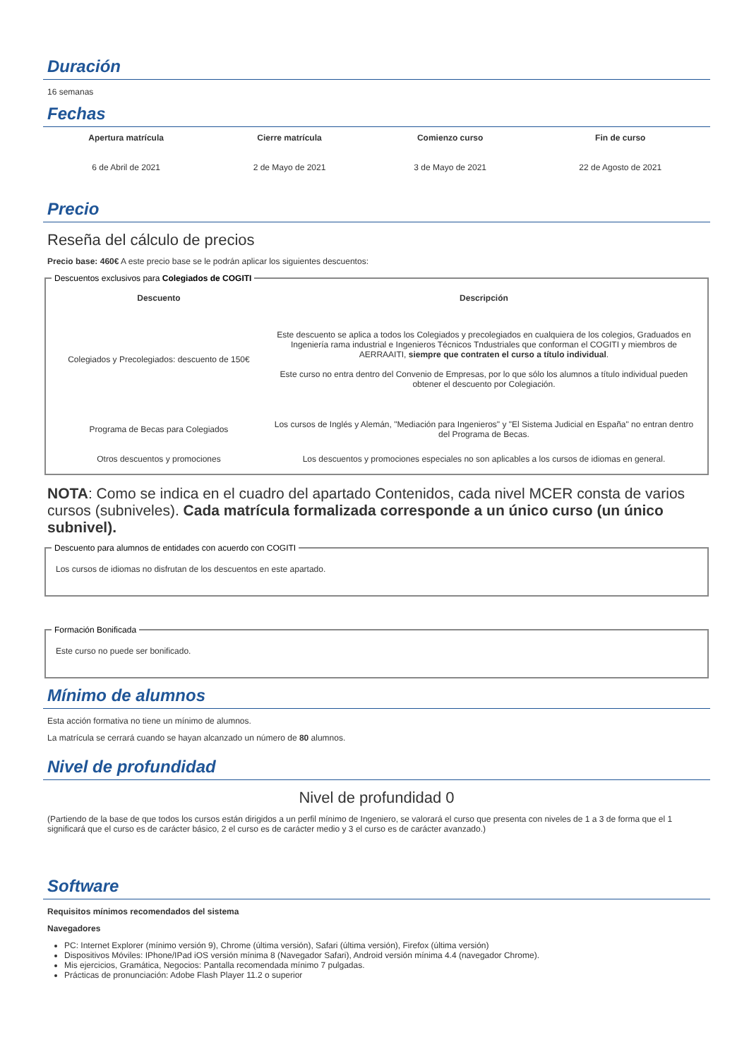Duración
16 semanas
Fechas
| Apertura matrícula | Cierre matrícula | Comienzo curso | Fin de curso |
| --- | --- | --- | --- |
| 6 de Abril de 2021 | 2 de Mayo de 2021 | 3 de Mayo de 2021 | 22 de Agosto de 2021 |
Precio
Reseña del cálculo de precios
Precio base: 460€ A este precio base se le podrán aplicar los siguientes descuentos:
Descuentos exclusivos para Colegiados de COGITI
| Descuento | Descripción |
| --- | --- |
| Colegiados y Precolegiados: descuento de 150€ | Este descuento se aplica a todos los Colegiados y precolegiados en cualquiera de los colegios, Graduados en Ingeniería rama industrial e Ingenieros Técnicos Tndustriales que conforman el COGITI y miembros de AERRAAITI, siempre que contraten el curso a título individual . Este curso no entra dentro del Convenio de Empresas, por lo que sólo los alumnos a título individual pueden obtener el descuento por Colegiación. |
| Programa de Becas para Colegiados | Los cursos de Inglés y Alemán, "Mediación para Ingenieros" y "El Sistema Judicial en España" no entran dentro del Programa de Becas. |
| Otros descuentos y promociones | Los descuentos y promociones especiales no son aplicables a los cursos de idiomas en general. |
NOTA: Como se indica en el cuadro del apartado Contenidos, cada nivel MCER consta de varios cursos (subniveles). Cada matrícula formalizada corresponde a un único curso (un único subnivel).
Descuento para alumnos de entidades con acuerdo con COGITI
Los cursos de idiomas no disfrutan de los descuentos en este apartado.
Formación Bonificada
Este curso no puede ser bonificado.
Mínimo de alumnos
Esta acción formativa no tiene un mínimo de alumnos.
La matrícula se cerrará cuando se hayan alcanzado un número de 80 alumnos.
Nivel de profundidad
Nivel de profundidad 0
(Partiendo de la base de que todos los cursos están dirigidos a un perfil mínimo de Ingeniero, se valorará el curso que presenta con niveles de 1 a 3 de forma que el 1 significará que el curso es de carácter básico, 2 el curso es de carácter medio y 3 el curso es de carácter avanzado.)
Software
Requisitos mínimos recomendados del sistema
Navegadores
PC: Internet Explorer (mínimo versión 9), Chrome (última versión), Safari (última versión), Firefox (última versión)
Dispositivos Móviles: IPhone/IPad iOS versión mínima 8 (Navegador Safari), Android versión mínima 4.4 (navegador Chrome).
Mis ejercicios, Gramática, Negocios: Pantalla recomendada mínimo 7 pulgadas.
Prácticas de pronunciación: Adobe Flash Player 11.2 o superior